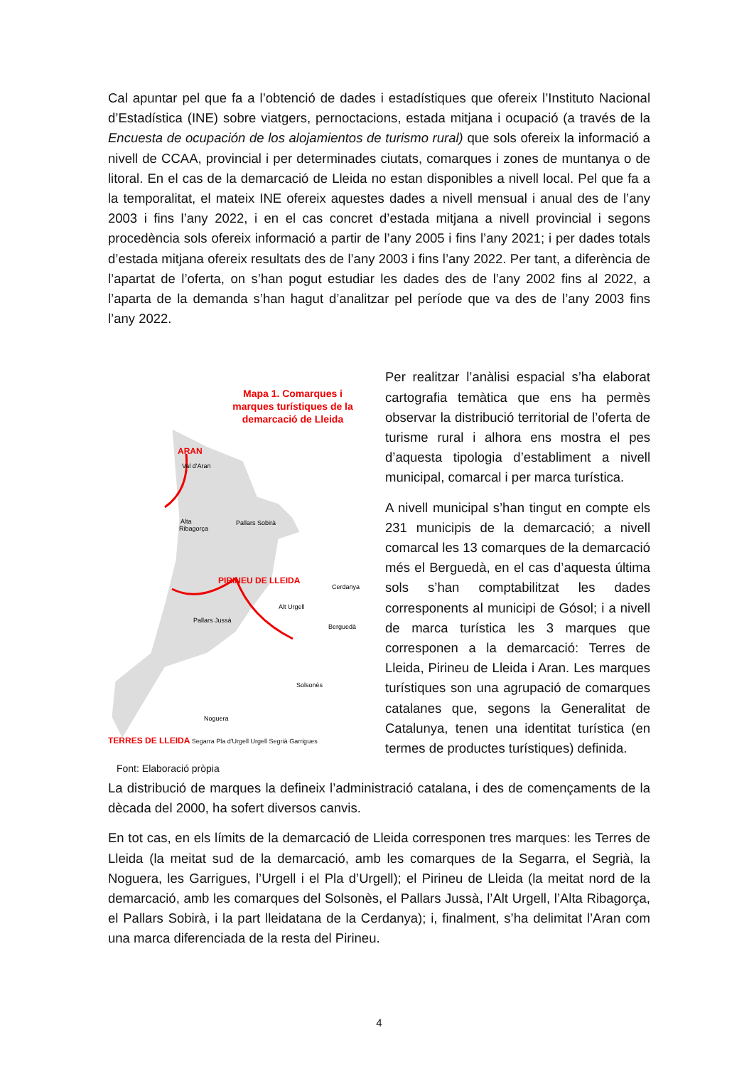Cal apuntar pel que fa a l’obtenció de dades i estadístiques que ofereix l’Instituto Nacional d’Estadística (INE) sobre viatgers, pernoctacions, estada mitjana i ocupació (a través de la Encuesta de ocupación de los alojamientos de turismo rural) que sols ofereix la informació a nivell de CCAA, provincial i per determinades ciutats, comarques i zones de muntanya o de litoral. En el cas de la demarcació de Lleida no estan disponibles a nivell local. Pel que fa a la temporalitat, el mateix INE ofereix aquestes dades a nivell mensual i anual des de l’any 2003 i fins l’any 2022, i en el cas concret d’estada mitjana a nivell provincial i segons procedència sols ofereix informació a partir de l’any 2005 i fins l’any 2021; i per dades totals d’estada mitjana ofereix resultats des de l’any 2003 i fins l’any 2022. Per tant, a diferència de l’apartat de l’oferta, on s’han pogut estudiar les dades des de l’any 2002 fins al 2022, a l’aparta de la demanda s’han hagut d’analitzar pel període que va des de l’any 2003 fins l’any 2022.
Mapa 1. Comarques i marques turístiques de la demarcació de Lleida
ARAN
Val d'Aran
Alta
Ribagorça
Pallars Sobirà
PIRINEU DE LLEIDA
Cerdanya
Alt Urgell
Pallars Jussà
Berguedà
Solsonès
Noguera
TERRES DE LLEIDA Segarra Pla d'Urgell Urgell Segrià Garrigues
Font: Elaboració pròpia
Per realitzar l’anàlisi espacial s’ha elaborat cartografia temàtica que ens ha permès observar la distribució territorial de l’oferta de turisme rural i alhora ens mostra el pes d’aquesta tipologia d’establiment a nivell municipal, comarcal i per marca turística.
A nivell municipal s’han tingut en compte els 231 municipis de la demarcació; a nivell comarcal les 13 comarques de la demarcació més el Berguedà, en el cas d’aquesta última sols s’han comptabilitzat les dades corresponents al municipi de Gósol; i a nivell de marca turística les 3 marques que corresponen a la demarcació: Terres de Lleida, Pirineu de Lleida i Aran. Les marques turístiques son una agrupació de comarques catalanes que, segons la Generalitat de Catalunya, tenen una identitat turística (en termes de productes turístiques) definida.
La distribució de marques la defineix l’administració catalana, i des de començaments de la dècada del 2000, ha sofert diversos canvis.
En tot cas, en els límits de la demarcació de Lleida corresponen tres marques: les Terres de Lleida (la meitat sud de la demarcació, amb les comarques de la Segarra, el Segrià, la Noguera, les Garrigues, l’Urgell i el Pla d’Urgell); el Pirineu de Lleida (la meitat nord de la demarcació, amb les comarques del Solsonès, el Pallars Jussà, l’Alt Urgell, l’Alta Ribagorça, el Pallars Sobirà, i la part lleidatana de la Cerdanya); i, finalment, s’ha delimitat l’Aran com una marca diferenciada de la resta del Pirineu.
4